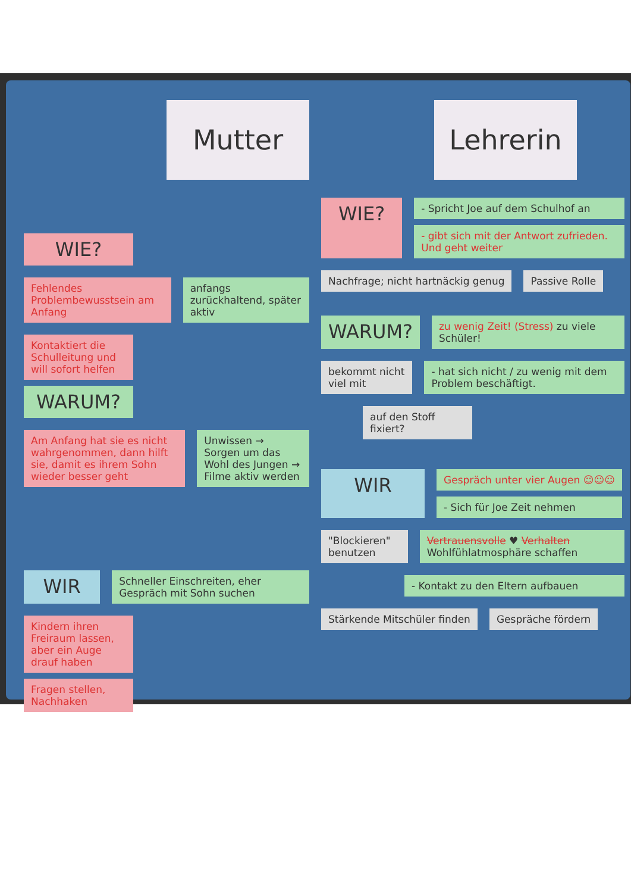Mutter
WIE?
Fehlendes Problembewusstsein am Anfang
anfangs zurückhaltend, später aktiv
Kontaktiert die Schulleitung und will sofort helfen
WARUM?
Am Anfang hat sie es nicht wahrgenommen, dann hilft sie, damit es ihrem Sohn wieder besser geht
Unwissen → Sorgen um das Wohl des Jungen → Filme aktiv werden
WIR
Schneller Einschreiten, eher Gespräch mit Sohn suchen
Kindern ihren Freiraum lassen, aber ein Auge drauf haben
Fragen stellen, Nachhaken
Lehrerin
WIE?
- Spricht Joe auf dem Schulhof an
- gibt sich mit der Antwort zufrieden. Und geht weiter
Nachfrage; nicht hartnäckig genug
Passive Rolle
WARUM?
zu wenig Zeit! (Stress) zu viele Schüler!
bekommt nicht viel mit - hat sich nicht / zu wenig mit dem Problem beschäftigt.
auf den Stoff fixiert?
WIR
Gespräch unter vier Augen ☺☺☺
- Sich für Joe Zeit nehmen
"Blockieren" benutzen Vertrauensvolle ♥ Verhalten Wohlfühlatmosphäre schaffen
- Kontakt zu den Eltern aufbauen
Stärkende Mitschüler finden Gespräche fördern